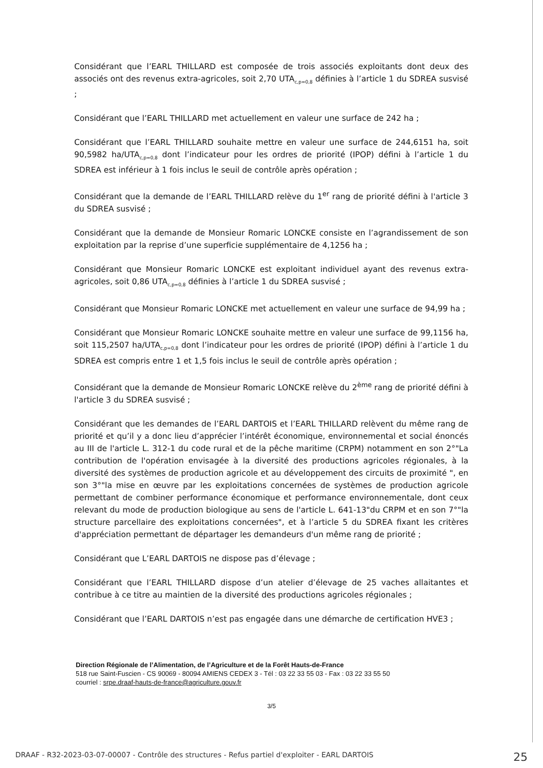Considérant que l’EARL THILLARD est composée de trois associés exploitants dont deux des associés ont des revenus extra-agricoles, soit 2,70 UTA<sub>c,p=0,8</sub> définies à l’article 1 du SDREA susvisé ;
Considérant que l’EARL THILLARD met actuellement en valeur une surface de 242 ha ;
Considérant que l’EARL THILLARD souhaite mettre en valeur une surface de 244,6151 ha, soit 90,5982 ha/UTA<sub>c,p=0,8</sub> dont l’indicateur pour les ordres de priorité (IPOP) défini à l’article 1 du SDREA est inférieur à 1 fois inclus le seuil de contrôle après opération ;
Considérant que la demande de l’EARL THILLARD relève du 1<sup>er</sup> rang de priorité défini à l'article 3 du SDREA susvisé ;
Considérant que la demande de Monsieur Romaric LONCKE consiste en l’agrandissement de son exploitation par la reprise d’une superficie supplémentaire de 4,1256 ha ;
Considérant que Monsieur Romaric LONCKE est exploitant individuel ayant des revenus extra-agricoles, soit 0,86 UTA<sub>c,p=0,8</sub> définies à l’article 1 du SDREA susvisé ;
Considérant que Monsieur Romaric LONCKE met actuellement en valeur une surface de 94,99 ha ;
Considérant que Monsieur Romaric LONCKE souhaite mettre en valeur une surface de 99,1156 ha, soit 115,2507 ha/UTA<sub>c,p=0,8</sub> dont l’indicateur pour les ordres de priorité (IPOP) défini à l’article 1 du SDREA est compris entre 1 et 1,5 fois inclus le seuil de contrôle après opération ;
Considérant que la demande de Monsieur Romaric LONCKE relève du 2<sup>ème</sup> rang de priorité défini à l'article 3 du SDREA susvisé ;
Considérant que les demandes de l’EARL DARTOIS et l’EARL THILLARD relèvent du même rang de priorité et qu’il y a donc lieu d’apprécier l’intérêt économique, environnemental et social énoncés au III de l'article L. 312-1 du code rural et de la pêche maritime (CRPM) notamment en son 2°"La contribution de l'opération envisagée à la diversité des productions agricoles régionales, à la diversité des systèmes de production agricole et au développement des circuits de proximité ", en son 3°"la mise en œuvre par les exploitations concernées de systèmes de production agricole permettant de combiner performance économique et performance environnementale, dont ceux relevant du mode de production biologique au sens de l'article L. 641-13"du CRPM et en son 7°"la structure parcellaire des exploitations concernées", et à l’article 5 du SDREA fixant les critères d'appréciation permettant de départager les demandeurs d'un même rang de priorité ;
Considérant que L’EARL DARTOIS ne dispose pas d’élevage ;
Considérant que l’EARL THILLARD dispose d’un atelier d’élevage de 25 vaches allaitantes et contribue à ce titre au maintien de la diversité des productions agricoles régionales ;
Considérant que l’EARL DARTOIS n’est pas engagée dans une démarche de certification HVE3 ;
Direction Régionale de l’Alimentation, de l’Agriculture et de la Forêt Hauts-de-France
518 rue Saint-Fuscien - CS 90069 - 80094 AMIENS CEDEX 3 - Tél : 03 22 33 55 03 - Fax : 03 22 33 55 50
courriel : srpe.draaf-hauts-de-france@agriculture.gouv.fr
3/5
DRAAF - R32-2023-03-07-00007 - Contrôle des structures - Refus partiel d'exploiter - EARL DARTOIS 25